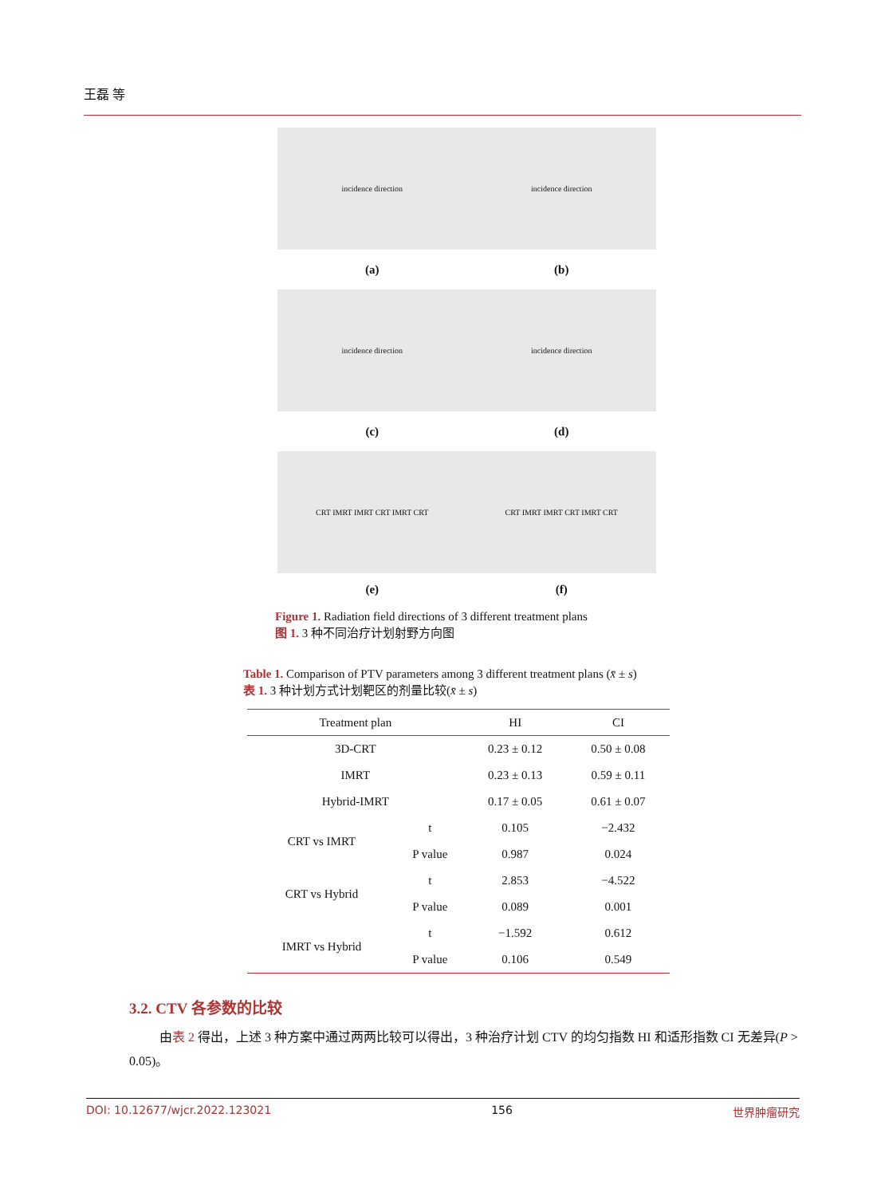王磊 等
incidence direction incidence direction
(a) (b)
incidence direction incidence direction
(c) (d)
CRT IMRT IMRT CRT IMRT CRT CRT IMRT IMRT CRT IMRT CRT
(e) (f)
Figure 1. Radiation field directions of 3 different treatment plans
图 1. 3 种不同治疗计划射野方向图
Table 1. Comparison of PTV parameters among 3 different treatment plans (x̄ ± s)
表 1. 3 种计划方式计划靶区的剂量比较(x̄ ± s)
| Treatment plan | | HI | CI |
| --- | --- | --- | --- |
| 3D-CRT | | 0.23 ± 0.12 | 0.50 ± 0.08 |
| IMRT | | 0.23 ± 0.13 | 0.59 ± 0.11 |
| Hybrid-IMRT | | 0.17 ± 0.05 | 0.61 ± 0.07 |
| CRT vs IMRT | t | 0.105 | −2.432 |
| | P value | 0.987 | 0.024 |
| CRT vs Hybrid | t | 2.853 | −4.522 |
| | P value | 0.089 | 0.001 |
| IMRT vs Hybrid | t | −1.592 | 0.612 |
| | P value | 0.106 | 0.549 |
3.2. CTV 各参数的比较
由表 2 得出，上述 3 种方案中通过两两比较可以得出，3 种治疗计划 CTV 的均匀指数 HI 和适形指数 CI 无差异(P > 0.05)。
DOI: 10.12677/wjcr.2022.123021 156 世界肿瘤研究